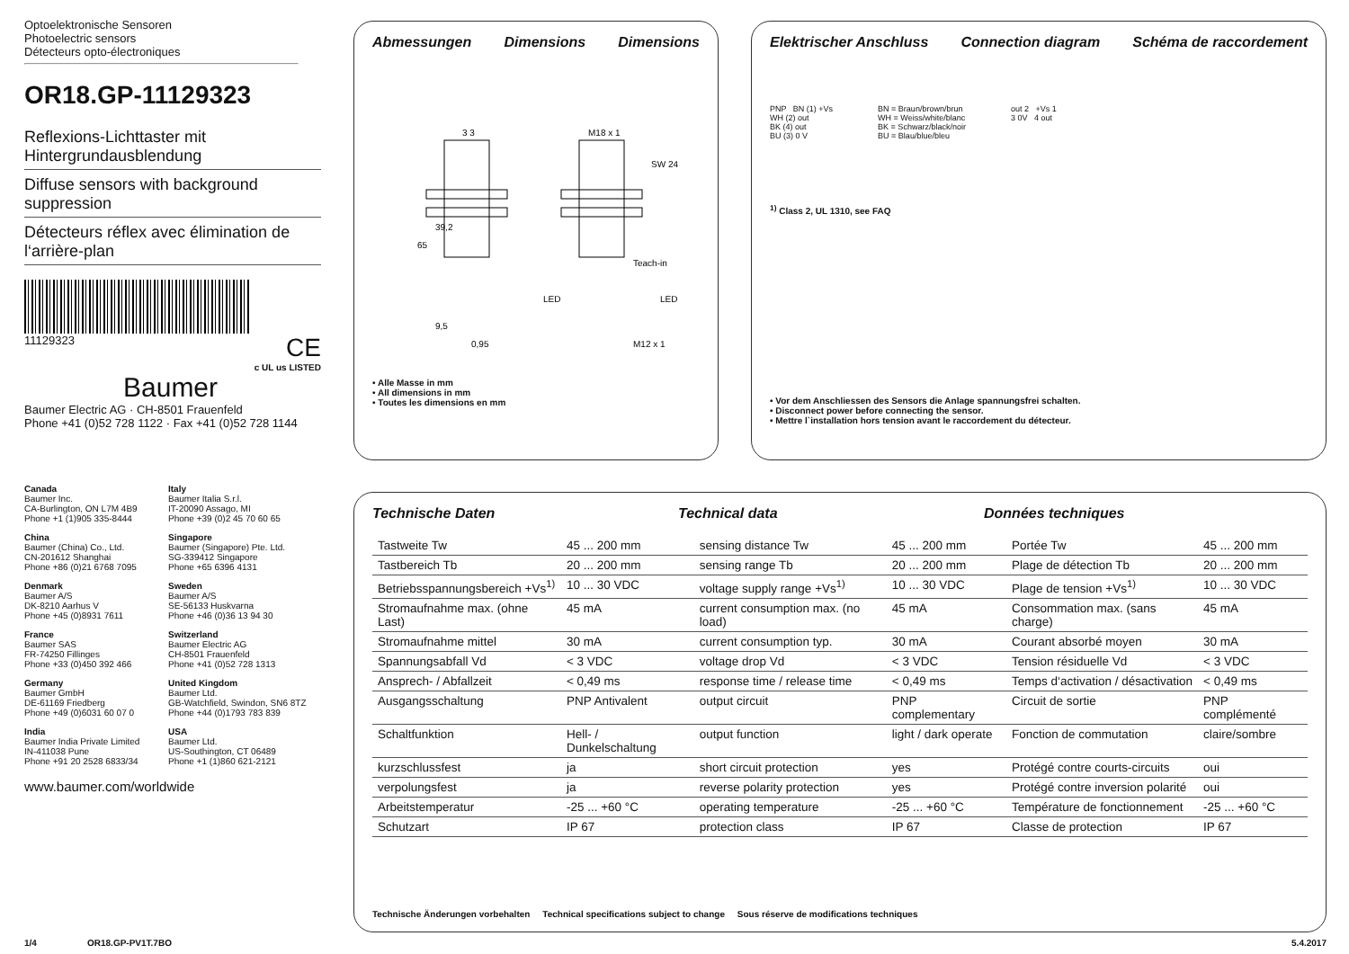Optoelektronische Sensoren
Photoelectric sensors
Détecteurs opto-électroniques
OR18.GP-11129323
Reflexions-Lichttaster mit Hintergrundausblendung
Diffuse sensors with background suppression
Détecteurs réflex avec élimination de l‘arrière-plan
11129323 CE
c UL us LISTED
Baumer
Baumer Electric AG · CH-8501 Frauenfeld
Phone +41 (0)52 728 1122 · Fax +41 (0)52 728 1144
Canada
Baumer Inc.
CA-Burlington, ON L7M 4B9
Phone +1 (1)905 335-8444
Italy
Baumer Italia S.r.l.
IT-20090 Assago, MI
Phone +39 (0)2 45 70 60 65
China
Baumer (China) Co., Ltd.
CN-201612 Shanghai
Phone +86 (0)21 6768 7095
Singapore
Baumer (Singapore) Pte. Ltd.
SG-339412 Singapore
Phone +65 6396 4131
Denmark
Baumer A/S
DK-8210 Aarhus V
Phone +45 (0)8931 7611
Sweden
Baumer A/S
SE-56133 Huskvarna
Phone +46 (0)36 13 94 30
France
Baumer SAS
FR-74250 Fillinges
Phone +33 (0)450 392 466
Switzerland
Baumer Electric AG
CH-8501 Frauenfeld
Phone +41 (0)52 728 1313
Germany
Baumer GmbH
DE-61169 Friedberg
Phone +49 (0)6031 60 07 0
United Kingdom
Baumer Ltd.
GB-Watchfield, Swindon, SN6 8TZ
Phone +44 (0)1793 783 839
India
Baumer India Private Limited
IN-411038 Pune
Phone +91 20 2528 6833/34
USA
Baumer Ltd.
US-Southington, CT 06489
Phone +1 (1)860 621-2121
www.baumer.com/worldwide
Abmessungen Dimensions Dimensions
3 3
M18 x 1
SW 24
65
39,2
Teach-in
LED
LED
9,5
0,95
M12 x 1
• Alle Masse in mm
• All dimensions in mm
• Toutes les dimensions en mm
Elektrischer Anschluss Connection diagram Schéma de raccordement
PNP BN (1) +Vs
WH (2) out
BK (4) out
BU (3) 0 V
BN = Braun/brown/brun
WH = Weiss/white/blanc
BK = Schwarz/black/noir
BU = Blau/blue/bleu
out 2 +Vs 1
3 0V 4 out
<sup>1)</sup> Class 2, UL 1310, see FAQ
• Vor dem Anschliessen des Sensors die Anlage spannungsfrei schalten.
• Disconnect power before connecting the sensor.
• Mettre l`installation hors tension avant le raccordement du détecteur.
Technische Daten Technical data Données techniques
| Tastweite Tw | 45 ... 200 mm | sensing distance Tw | 45 ... 200 mm | Portée Tw | 45 ... 200 mm |
| Tastbereich Tb | 20 ... 200 mm | sensing range Tb | 20 ... 200 mm | Plage de détection Tb | 20 ... 200 mm |
| Betriebsspannungsbereich +Vs<sup>1)</sup> | 10 ... 30 VDC | voltage supply range +Vs<sup>1)</sup> | 10 ... 30 VDC | Plage de tension +Vs<sup>1)</sup> | 10 ... 30 VDC |
| Stromaufnahme max. (ohne Last) | 45 mA | current consumption max. (no load) | 45 mA | Consommation max. (sans charge) | 45 mA |
| Stromaufnahme mittel | 30 mA | current consumption typ. | 30 mA | Courant absorbé moyen | 30 mA |
| Spannungsabfall Vd | < 3 VDC | voltage drop Vd | < 3 VDC | Tension résiduelle Vd | < 3 VDC |
| Ansprech- / Abfallzeit | < 0,49 ms | response time / release time | < 0,49 ms | Temps d‘activation / désactivation | < 0,49 ms |
| Ausgangsschaltung | PNP Antivalent | output circuit | PNP complementary | Circuit de sortie | PNP complémenté |
| Schaltfunktion | Hell- / Dunkelschaltung | output function | light / dark operate | Fonction de commutation | claire/sombre |
| kurzschlussfest | ja | short circuit protection | yes | Protégé contre courts-circuits | oui |
| verpolungsfest | ja | reverse polarity protection | yes | Protégé contre inversion polarité | oui |
| Arbeitstemperatur | -25 ... +60 °C | operating temperature | -25 ... +60 °C | Température de fonctionnement | -25 ... +60 °C |
| Schutzart | IP 67 | protection class | IP 67 | Classe de protection | IP 67 |
Technische Änderungen vorbehalten Technical specifications subject to change Sous réserve de modifications techniques
1/4 OR18.GP-PV1T.7BO 5.4.2017